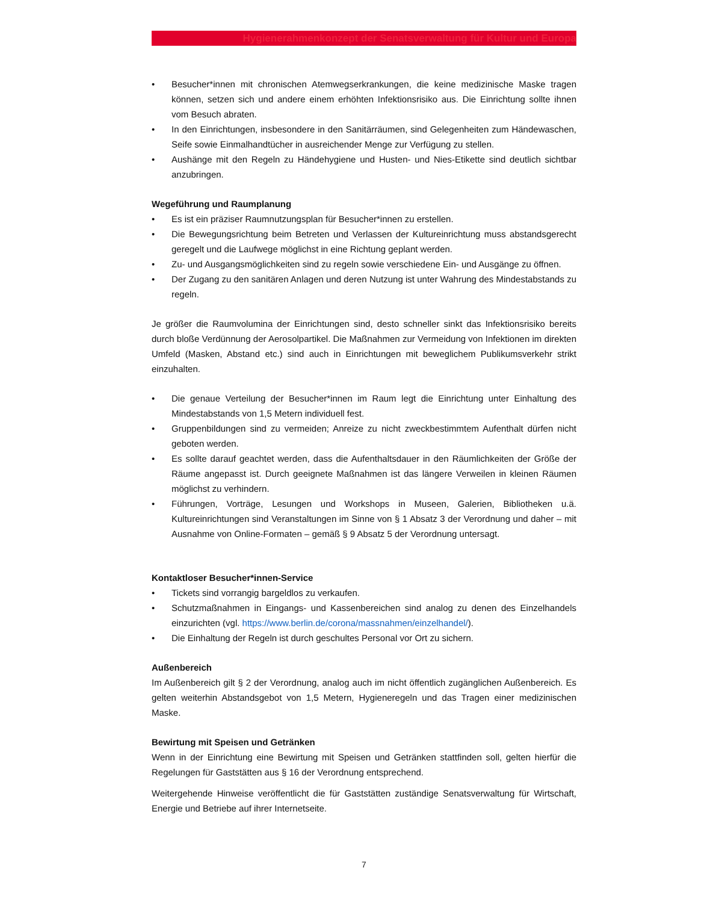Hygienerahmenkonzept der Senatsverwaltung für Kultur und Europa
• Besucher*innen mit chronischen Atemwegserkrankungen, die keine medizinische Maske tragen können, setzen sich und andere einem erhöhten Infektionsrisiko aus. Die Einrichtung sollte ihnen vom Besuch abraten.
• In den Einrichtungen, insbesondere in den Sanitärräumen, sind Gelegenheiten zum Händewaschen, Seife sowie Einmalhandtücher in ausreichender Menge zur Verfügung zu stellen.
• Aushänge mit den Regeln zu Händehygiene und Husten- und Nies-Etikette sind deutlich sichtbar anzubringen.
Wegeführung und Raumplanung
• Es ist ein präziser Raumnutzungsplan für Besucher*innen zu erstellen.
• Die Bewegungsrichtung beim Betreten und Verlassen der Kultureinrichtung muss abstandsgerecht geregelt und die Laufwege möglichst in eine Richtung geplant werden.
• Zu- und Ausgangsmöglichkeiten sind zu regeln sowie verschiedene Ein- und Ausgänge zu öffnen.
• Der Zugang zu den sanitären Anlagen und deren Nutzung ist unter Wahrung des Mindestabstands zu regeln.
Je größer die Raumvolumina der Einrichtungen sind, desto schneller sinkt das Infektionsrisiko bereits durch bloße Verdünnung der Aerosolpartikel. Die Maßnahmen zur Vermeidung von Infektionen im direkten Umfeld (Masken, Abstand etc.) sind auch in Einrichtungen mit beweglichem Publikumsverkehr strikt einzuhalten.
• Die genaue Verteilung der Besucher*innen im Raum legt die Einrichtung unter Einhaltung des Mindestabstands von 1,5 Metern individuell fest.
• Gruppenbildungen sind zu vermeiden; Anreize zu nicht zweckbestimmtem Aufenthalt dürfen nicht geboten werden.
• Es sollte darauf geachtet werden, dass die Aufenthaltsdauer in den Räumlichkeiten der Größe der Räume angepasst ist. Durch geeignete Maßnahmen ist das längere Verweilen in kleinen Räumen möglichst zu verhindern.
• Führungen, Vorträge, Lesungen und Workshops in Museen, Galerien, Bibliotheken u.ä. Kultureinrichtungen sind Veranstaltungen im Sinne von § 1 Absatz 3 der Verordnung und daher – mit Ausnahme von Online-Formaten – gemäß § 9 Absatz 5 der Verordnung untersagt.
Kontaktloser Besucher*innen-Service
• Tickets sind vorrangig bargeldlos zu verkaufen.
• Schutzmaßnahmen in Eingangs- und Kassenbereichen sind analog zu denen des Einzelhandels einzurichten (vgl. https://www.berlin.de/corona/massnahmen/einzelhandel/).
• Die Einhaltung der Regeln ist durch geschultes Personal vor Ort zu sichern.
Außenbereich
Im Außenbereich gilt § 2 der Verordnung, analog auch im nicht öffentlich zugänglichen Außenbereich. Es gelten weiterhin Abstandsgebot von 1,5 Metern, Hygieneregeln und das Tragen einer medizinischen Maske.
Bewirtung mit Speisen und Getränken
Wenn in der Einrichtung eine Bewirtung mit Speisen und Getränken stattfinden soll, gelten hierfür die Regelungen für Gaststätten aus § 16 der Verordnung entsprechend.
Weitergehende Hinweise veröffentlicht die für Gaststätten zuständige Senatsverwaltung für Wirtschaft, Energie und Betriebe auf ihrer Internetseite.
7